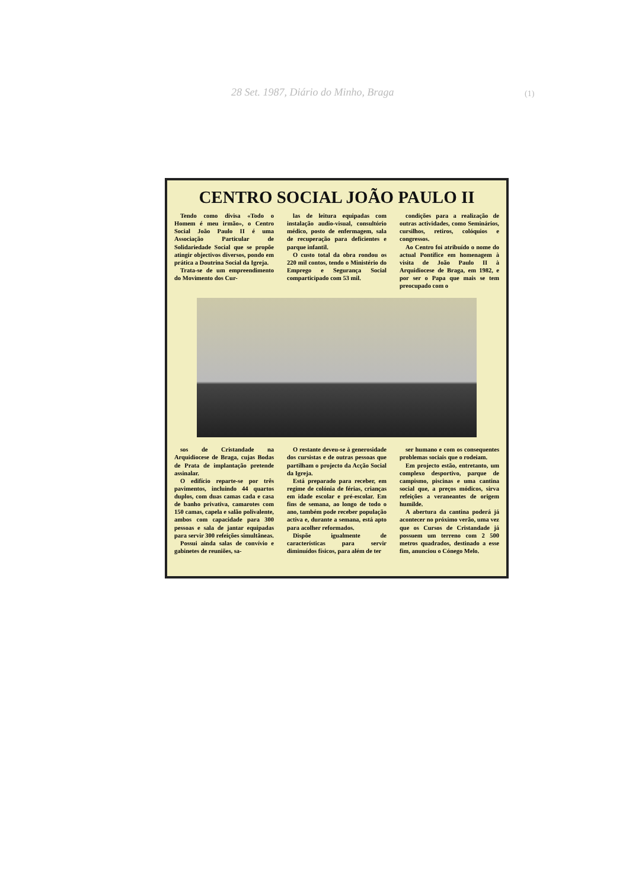28 Set. 1987, Diário do Minho, Braga
(1)
CENTRO SOCIAL JOÃO PAULO II
Tendo como divisa «Todo o Homem é meu irmão», o Centro Social João Paulo II é uma Associação Particular de Solidariedade Social que se propõe atingir objectivos diversos, pondo em prática a Doutrina Social da Igreja.
Trata-se de um empreendimento do Movimento dos Cur-
las de leitura equipadas com instalação audio-visual, consultório médico, posto de enfermagem, sala de recuperação para deficientes e parque infantil.
O custo total da obra rondou os 220 mil contos, tendo o Ministério do Emprego e Segurança Social comparticipado com 53 mil.
condições para a realização de outras actividades, como Seminários, cursilhos, retiros, colóquios e congressos.
Ao Centro foi atribuído o nome do actual Pontífice em homenagem à visita de João Paulo II à Arquidiocese de Braga, em 1982, e por ser o Papa que mais se tem preocupado com o
sos de Cristandade na Arquidiocese de Braga, cujas Bodas de Prata de implantação pretende assinalar.
O edifício reparte-se por três pavimentos, incluindo 44 quartos duplos, com duas camas cada e casa de banho privativa, camarotes com 150 camas, capela e salão polivalente, ambos com capacidade para 300 pessoas e sala de jantar equipadas para servir 300 refeições simultâneas.
Possui ainda salas de convívio e gabinetes de reuniões, sa-
O restante deveu-se à generosidade dos cursistas e de outras pessoas que partilham o projecto da Acção Social da Igreja.
Está preparado para receber, em regime de colónia de férias, crianças em idade escolar e pré-escolar. Em fins de semana, ao longo de todo o ano, também pode receber população activa e, durante a semana, está apto para acolher reformados.
Dispõe igualmente de características para servir diminuídos físicos, para além de ter
ser humano e com os consequentes problemas sociais que o rodeiam.
Em projecto estão, entretanto, um complexo desportivo, parque de campismo, piscinas e uma cantina social que, a preços módicos, sirva refeições a veraneantes de origem humilde.
A abertura da cantina poderá já acontecer no próximo verão, uma vez que os Cursos de Cristandade já possuem um terreno com 2 500 metros quadrados, destinado a esse fim, anunciou o Cónego Melo.